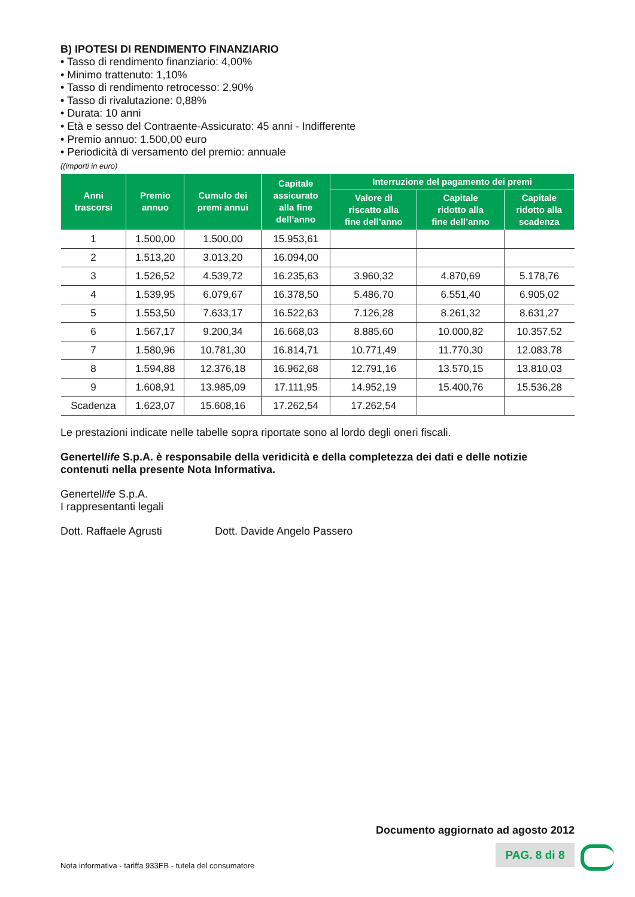B) IPOTESI DI RENDIMENTO FINANZIARIO
• Tasso di rendimento finanziario: 4,00%
• Minimo trattenuto: 1,10%
• Tasso di rendimento retrocesso: 2,90%
• Tasso di rivalutazione: 0,88%
• Durata: 10 anni
• Età e sesso del Contraente-Assicurato: 45 anni - Indifferente
• Premio annuo: 1.500,00 euro
• Periodicità di versamento del premio: annuale
((importi in euro)
| Anni trascorsi | Premio annuo | Cumulo dei premi annui | Capitale assicurato alla fine dell’anno | Interruzione del pagamento dei premi | | |
| --- | --- | --- | --- | --- | --- | --- |
| | | | | Valore di riscatto alla fine dell’anno | Capitale ridotto alla fine dell’anno | Capitale ridotto alla scadenza |
| 1 | 1.500,00 | 1.500,00 | 15.953,61 | | | |
| 2 | 1.513,20 | 3.013,20 | 16.094,00 | | | |
| 3 | 1.526,52 | 4.539,72 | 16.235,63 | 3.960,32 | 4.870,69 | 5.178,76 |
| 4 | 1.539,95 | 6.079,67 | 16.378,50 | 5.486,70 | 6.551,40 | 6.905,02 |
| 5 | 1.553,50 | 7.633,17 | 16.522,63 | 7.126,28 | 8.261,32 | 8.631,27 |
| 6 | 1.567,17 | 9.200,34 | 16.668,03 | 8.885,60 | 10.000,82 | 10.357,52 |
| 7 | 1.580,96 | 10.781,30 | 16.814,71 | 10.771,49 | 11.770,30 | 12.083,78 |
| 8 | 1.594,88 | 12.376,18 | 16.962,68 | 12.791,16 | 13.570,15 | 13.810,03 |
| 9 | 1.608,91 | 13.985,09 | 17.111,95 | 14.952,19 | 15.400,76 | 15.536,28 |
| Scadenza | 1.623,07 | 15.608,16 | 17.262,54 | 17.262,54 | | |
Le prestazioni indicate nelle tabelle sopra riportate sono al lordo degli oneri fiscali.
Genertellife S.p.A. è responsabile della veridicità e della completezza dei dati e delle notizie contenuti nella presente Nota Informativa.
Genertellife S.p.A.
I rappresentanti legali
Dott. Raffaele Agrusti Dott. Davide Angelo Passero
Documento aggiornato ad agosto 2012
PAG. 8 di 8
Nota informativa - tariffa 933EB - tutela del consumatore